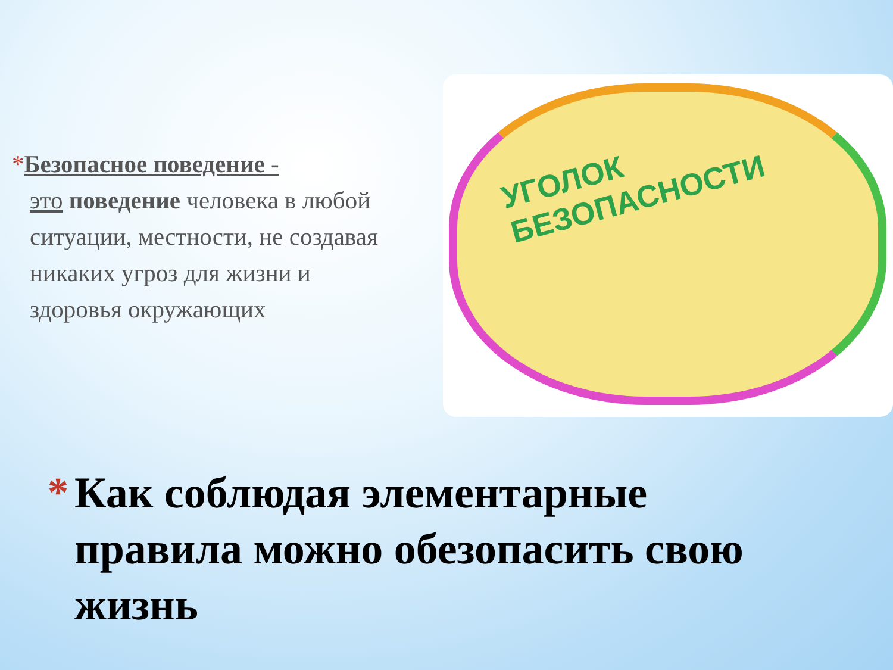*Безопасное поведение -
это поведение человека в любой
ситуации, местности, не создавая
никаких угроз для жизни и
здоровья окружающих
УГОЛОК
БЕЗОПАСНОСТИ
* Как соблюдая элементарные
правила можно обезопасить свою
жизнь